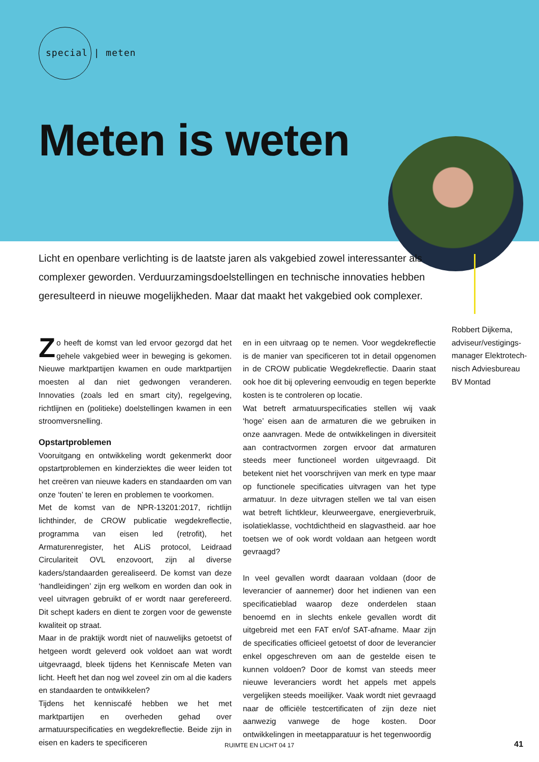special | meten
Meten is weten
Licht en openbare verlichting is de laatste jaren als vakgebied zowel interessanter als complexer geworden. Verduurzamingsdoelstellingen en technische innovaties hebben geresulteerd in nieuwe mogelijkheden. Maar dat maakt het vakgebied ook complexer.
Robbert Dijkema,
adviseur/vestigings-
manager Elektrotech-
nisch Adviesbureau
BV Montad
Zo heeft de komst van led ervoor gezorgd dat het gehele vakgebied weer in beweging is gekomen. Nieuwe marktpartijen kwamen en oude marktpartijen moesten al dan niet gedwongen veranderen. Innovaties (zoals led en smart city), regelgeving, richtlijnen en (politieke) doelstellingen kwamen in een stroomversnelling.
Opstartproblemen
Vooruitgang en ontwikkeling wordt gekenmerkt door opstartproblemen en kinderziektes die weer leiden tot het creëren van nieuwe kaders en standaarden om van onze ‘fouten’ te leren en problemen te voorkomen.
Met de komst van de NPR-13201:2017, richtlijn lichthinder, de CROW publicatie wegdekreflectie, programma van eisen led (retrofit), het Armaturenregister, het ALiS protocol, Leidraad Circulariteit OVL enzovoort, zijn al diverse kaders/standaarden gerealiseerd. De komst van deze ‘handleidingen’ zijn erg welkom en worden dan ook in veel uitvragen gebruikt of er wordt naar gerefereerd. Dit schept kaders en dient te zorgen voor de gewenste kwaliteit op straat.
Maar in de praktijk wordt niet of nauwelijks getoetst of hetgeen wordt geleverd ook voldoet aan wat wordt uitgevraagd, bleek tijdens het Kenniscafe Meten van licht. Heeft het dan nog wel zoveel zin om al die kaders en standaarden te ontwikkelen?
Tijdens het kenniscafé hebben we het met marktpartijen en overheden gehad over armatuurspecificaties en wegdekreflectie. Beide zijn in eisen en kaders te specificeren
en in een uitvraag op te nemen. Voor wegdekreflectie is de manier van specificeren tot in detail opgenomen in de CROW publicatie Wegdekreflectie. Daarin staat ook hoe dit bij oplevering eenvoudig en tegen beperkte kosten is te controleren op locatie.
Wat betreft armatuurspecificaties stellen wij vaak ‘hoge’ eisen aan de armaturen die we gebruiken in onze aanvragen. Mede de ontwikkelingen in diversiteit aan contractvormen zorgen ervoor dat armaturen steeds meer functioneel worden uitgevraagd. Dit betekent niet het voorschrijven van merk en type maar op functionele specificaties uitvragen van het type armatuur. In deze uitvragen stellen we tal van eisen wat betreft lichtkleur, kleurweergave, energieverbruik, isolatieklasse, vochtdichtheid en slagvastheid. aar hoe toetsen we of ook wordt voldaan aan hetgeen wordt gevraagd?
In veel gevallen wordt daaraan voldaan (door de leverancier of aannemer) door het indienen van een specificatieblad waarop deze onderdelen staan benoemd en in slechts enkele gevallen wordt dit uitgebreid met een FAT en/of SAT-afname. Maar zijn de specificaties officieel getoetst of door de leverancier enkel opgeschreven om aan de gestelde eisen te kunnen voldoen? Door de komst van steeds meer nieuwe leveranciers wordt het appels met appels vergelijken steeds moeilijker. Vaak wordt niet gevraagd naar de officiële testcertificaten of zijn deze niet aanwezig vanwege de hoge kosten. Door ontwikkelingen in meetapparatuur is het tegenwoordig
RUIMTE EN LICHT 04 17 41